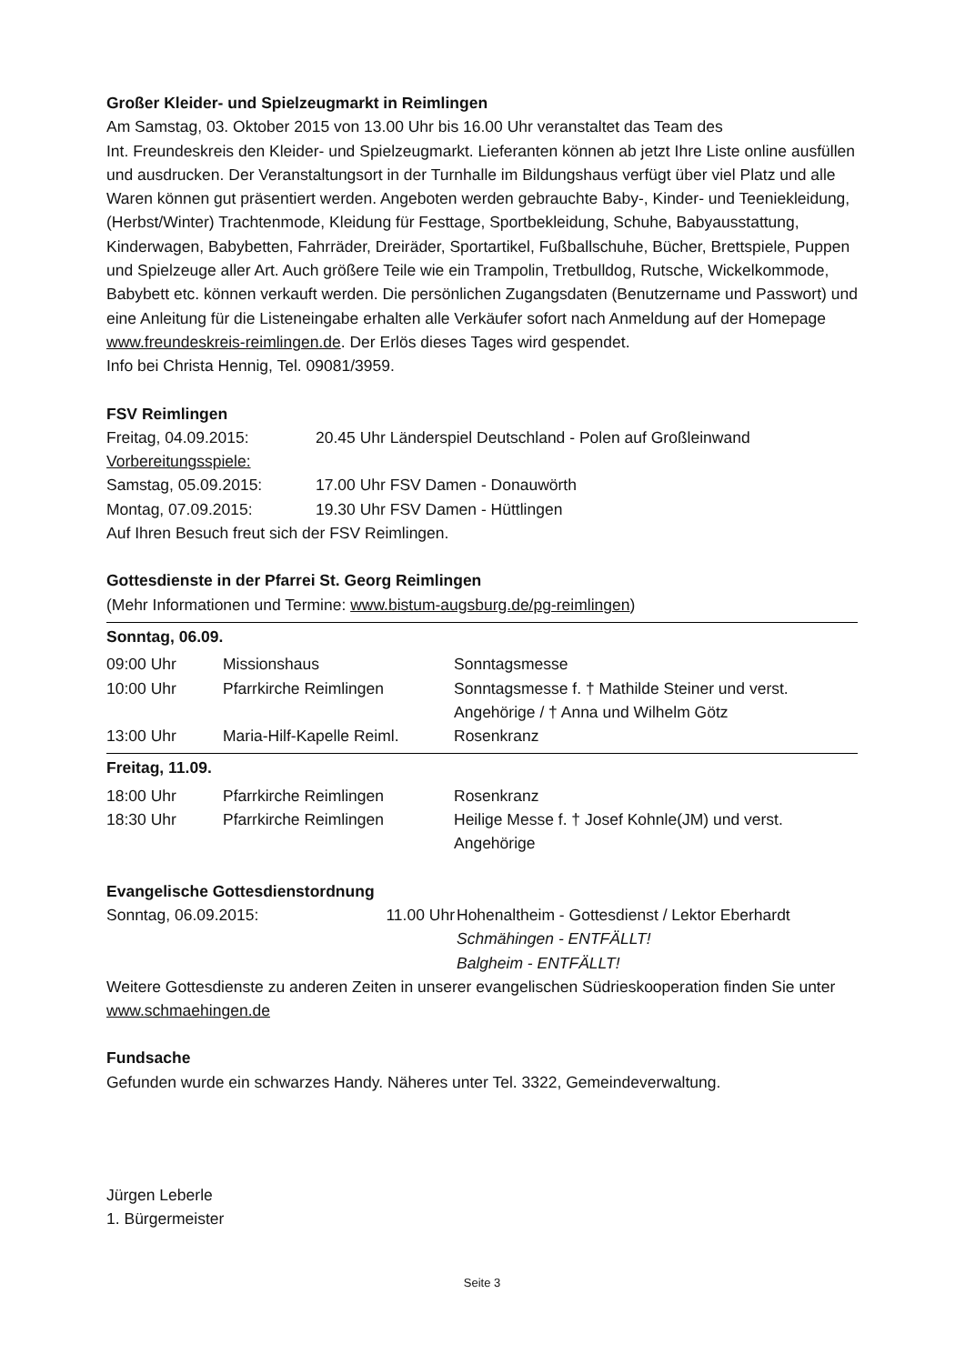Großer Kleider- und Spielzeugmarkt in Reimlingen
Am Samstag, 03. Oktober 2015 von 13.00 Uhr bis 16.00 Uhr veranstaltet das Team des
Int. Freundeskreis den Kleider- und Spielzeugmarkt. Lieferanten können ab jetzt Ihre Liste online ausfüllen und ausdrucken. Der Veranstaltungsort in der Turnhalle im Bildungshaus verfügt über viel Platz und alle Waren können gut präsentiert werden. Angeboten werden gebrauchte Baby-, Kinder- und Teeniekleidung, (Herbst/Winter) Trachtenmode, Kleidung für Festtage, Sportbekleidung, Schuhe, Babyausstattung, Kinderwagen, Babybetten, Fahrräder, Dreiräder, Sportartikel, Fußballschuhe, Bücher, Brettspiele, Puppen und Spielzeuge aller Art. Auch größere Teile wie ein Trampolin, Tretbulldog, Rutsche, Wickelkommode, Babybett etc. können verkauft werden. Die persönlichen Zugangsdaten (Benutzername und Passwort) und eine Anleitung für die Listeneingabe erhalten alle Verkäufer sofort nach Anmeldung auf der Homepage www.freundeskreis-reimlingen.de. Der Erlös dieses Tages wird gespendet.
Info bei Christa Hennig, Tel. 09081/3959.
FSV Reimlingen
| Freitag, 04.09.2015: | 20.45 Uhr Länderspiel Deutschland - Polen auf Großleinwand |
| Vorbereitungsspiele: | |
| Samstag, 05.09.2015: | 17.00 Uhr FSV Damen - Donauwörth |
| Montag, 07.09.2015: | 19.30 Uhr FSV Damen - Hüttlingen |
Auf Ihren Besuch freut sich der FSV Reimlingen.
Gottesdienste in der Pfarrei St. Georg Reimlingen
(Mehr Informationen und Termine: www.bistum-augsburg.de/pg-reimlingen)
| Sonntag, 06.09. | | |
| 09:00 Uhr | Missionshaus | Sonntagsmesse |
| 10:00 Uhr | Pfarrkirche Reimlingen | Sonntagsmesse f. † Mathilde Steiner und verst. Angehörige / † Anna und Wilhelm Götz |
| 13:00 Uhr | Maria-Hilf-Kapelle Reiml. | Rosenkranz |
| Freitag, 11.09. | | |
| 18:00 Uhr | Pfarrkirche Reimlingen | Rosenkranz |
| 18:30 Uhr | Pfarrkirche Reimlingen | Heilige Messe f. † Josef Kohnle(JM) und verst. Angehörige |
Evangelische Gottesdienstordnung
| Sonntag, 06.09.2015: | 11.00 Uhr | Hohenaltheim - Gottesdienst / Lektor Eberhardt Schmähingen - ENTFÄLLT! Balgheim - ENTFÄLLT! |
Weitere Gottesdienste zu anderen Zeiten in unserer evangelischen Südrieskooperation finden Sie unter www.schmaehingen.de
Fundsache
Gefunden wurde ein schwarzes Handy. Näheres unter Tel. 3322, Gemeindeverwaltung.
Jürgen Leberle
1. Bürgermeister
Seite 3